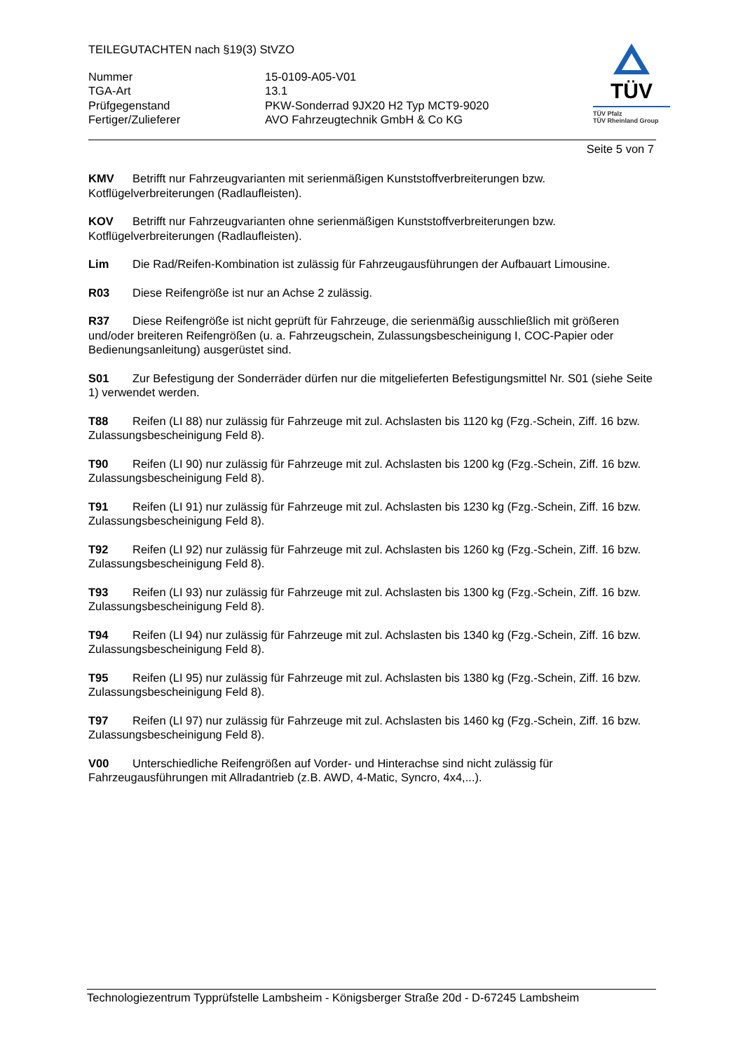TEILEGUTACHTEN nach §19(3) StVZO
| Nummer | 15-0109-A05-V01 |
| TGA-Art | 13.1 |
| Prüfgegenstand | PKW-Sonderrad 9JX20 H2 Typ MCT9-9020 |
| Fertiger/Zulieferer | AVO Fahrzeugtechnik GmbH & Co KG |
TÜV
TÜV Pfalz
TÜV Rheinland Group
Seite 5 von 7
KMV Betrifft nur Fahrzeugvarianten mit serienmäßigen Kunststoffverbreiterungen bzw. Kotflügelverbreiterungen (Radlaufleisten).
KOV Betrifft nur Fahrzeugvarianten ohne serienmäßigen Kunststoffverbreiterungen bzw. Kotflügelverbreiterungen (Radlaufleisten).
Lim Die Rad/Reifen-Kombination ist zulässig für Fahrzeugausführungen der Aufbauart Limousine.
R03 Diese Reifengröße ist nur an Achse 2 zulässig.
R37 Diese Reifengröße ist nicht geprüft für Fahrzeuge, die serienmäßig ausschließlich mit größeren und/oder breiteren Reifengrößen (u. a. Fahrzeugschein, Zulassungsbescheinigung I, COC-Papier oder Bedienungsanleitung) ausgerüstet sind.
S01 Zur Befestigung der Sonderräder dürfen nur die mitgelieferten Befestigungsmittel Nr. S01 (siehe Seite 1) verwendet werden.
T88 Reifen (LI 88) nur zulässig für Fahrzeuge mit zul. Achslasten bis 1120 kg (Fzg.-Schein, Ziff. 16 bzw. Zulassungsbescheinigung Feld 8).
T90 Reifen (LI 90) nur zulässig für Fahrzeuge mit zul. Achslasten bis 1200 kg (Fzg.-Schein, Ziff. 16 bzw. Zulassungsbescheinigung Feld 8).
T91 Reifen (LI 91) nur zulässig für Fahrzeuge mit zul. Achslasten bis 1230 kg (Fzg.-Schein, Ziff. 16 bzw. Zulassungsbescheinigung Feld 8).
T92 Reifen (LI 92) nur zulässig für Fahrzeuge mit zul. Achslasten bis 1260 kg (Fzg.-Schein, Ziff. 16 bzw. Zulassungsbescheinigung Feld 8).
T93 Reifen (LI 93) nur zulässig für Fahrzeuge mit zul. Achslasten bis 1300 kg (Fzg.-Schein, Ziff. 16 bzw. Zulassungsbescheinigung Feld 8).
T94 Reifen (LI 94) nur zulässig für Fahrzeuge mit zul. Achslasten bis 1340 kg (Fzg.-Schein, Ziff. 16 bzw. Zulassungsbescheinigung Feld 8).
T95 Reifen (LI 95) nur zulässig für Fahrzeuge mit zul. Achslasten bis 1380 kg (Fzg.-Schein, Ziff. 16 bzw. Zulassungsbescheinigung Feld 8).
T97 Reifen (LI 97) nur zulässig für Fahrzeuge mit zul. Achslasten bis 1460 kg (Fzg.-Schein, Ziff. 16 bzw. Zulassungsbescheinigung Feld 8).
V00 Unterschiedliche Reifengrößen auf Vorder- und Hinterachse sind nicht zulässig für Fahrzeugausführungen mit Allradantrieb (z.B. AWD, 4-Matic, Syncro, 4x4,...).
Technologiezentrum Typprüfstelle Lambsheim - Königsberger Straße 20d - D-67245 Lambsheim